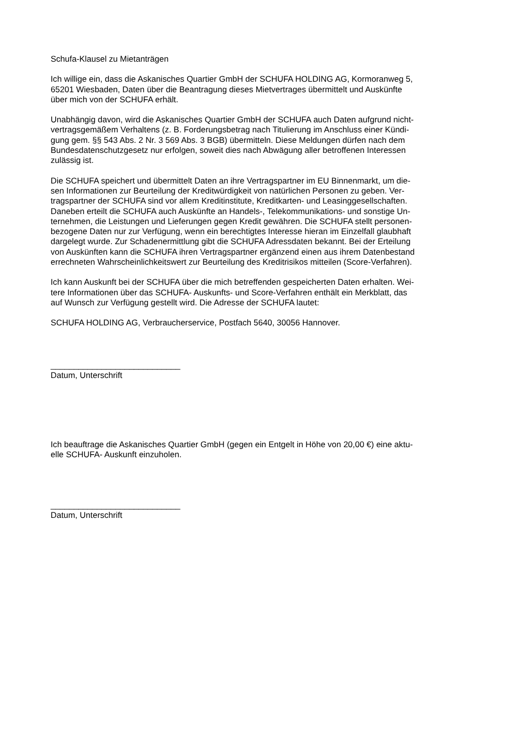Schufa-Klausel zu Mietanträgen
Ich willige ein, dass die Askanisches Quartier GmbH der SCHUFA HOLDING AG, Kormoranweg 5,
65201 Wiesbaden, Daten über die Beantragung dieses Mietvertrages übermittelt und Auskünfte
über mich von der SCHUFA erhält.
Unabhängig davon, wird die Askanisches Quartier GmbH der SCHUFA auch Daten aufgrund nicht-
vertragsgemäßem Verhaltens (z. B. Forderungsbetrag nach Titulierung im Anschluss einer Kündi-
gung gem. §§ 543 Abs. 2 Nr. 3 569 Abs. 3 BGB) übermitteln. Diese Meldungen dürfen nach dem
Bundesdatenschutzgesetz nur erfolgen, soweit dies nach Abwägung aller betroffenen Interessen
zulässig ist.
Die SCHUFA speichert und übermittelt Daten an ihre Vertragspartner im EU Binnenmarkt, um die-
sen Informationen zur Beurteilung der Kreditwürdigkeit von natürlichen Personen zu geben. Ver-
tragspartner der SCHUFA sind vor allem Kreditinstitute, Kreditkarten- und Leasinggesellschaften.
Daneben erteilt die SCHUFA auch Auskünfte an Handels-, Telekommunikations- und sonstige Un-
ternehmen, die Leistungen und Lieferungen gegen Kredit gewähren. Die SCHUFA stellt personen-
bezogene Daten nur zur Verfügung, wenn ein berechtigtes Interesse hieran im Einzelfall glaubhaft
dargelegt wurde. Zur Schadenermittlung gibt die SCHUFA Adressdaten bekannt. Bei der Erteilung
von Auskünften kann die SCHUFA ihren Vertragspartner ergänzend einen aus ihrem Datenbestand
errechneten Wahrscheinlichkeitswert zur Beurteilung des Kreditrisikos mitteilen (Score-Verfahren).
Ich kann Auskunft bei der SCHUFA über die mich betreffenden gespeicherten Daten erhalten. Wei-
tere Informationen über das SCHUFA- Auskunfts- und Score-Verfahren enthält ein Merkblatt, das
auf Wunsch zur Verfügung gestellt wird. Die Adresse der SCHUFA lautet:
SCHUFA HOLDING AG, Verbraucherservice, Postfach 5640, 30056 Hannover.
____________________________
Datum, Unterschrift
Ich beauftrage die Askanisches Quartier GmbH (gegen ein Entgelt in Höhe von 20,00 €) eine aktu-
elle SCHUFA- Auskunft einzuholen.
____________________________
Datum, Unterschrift